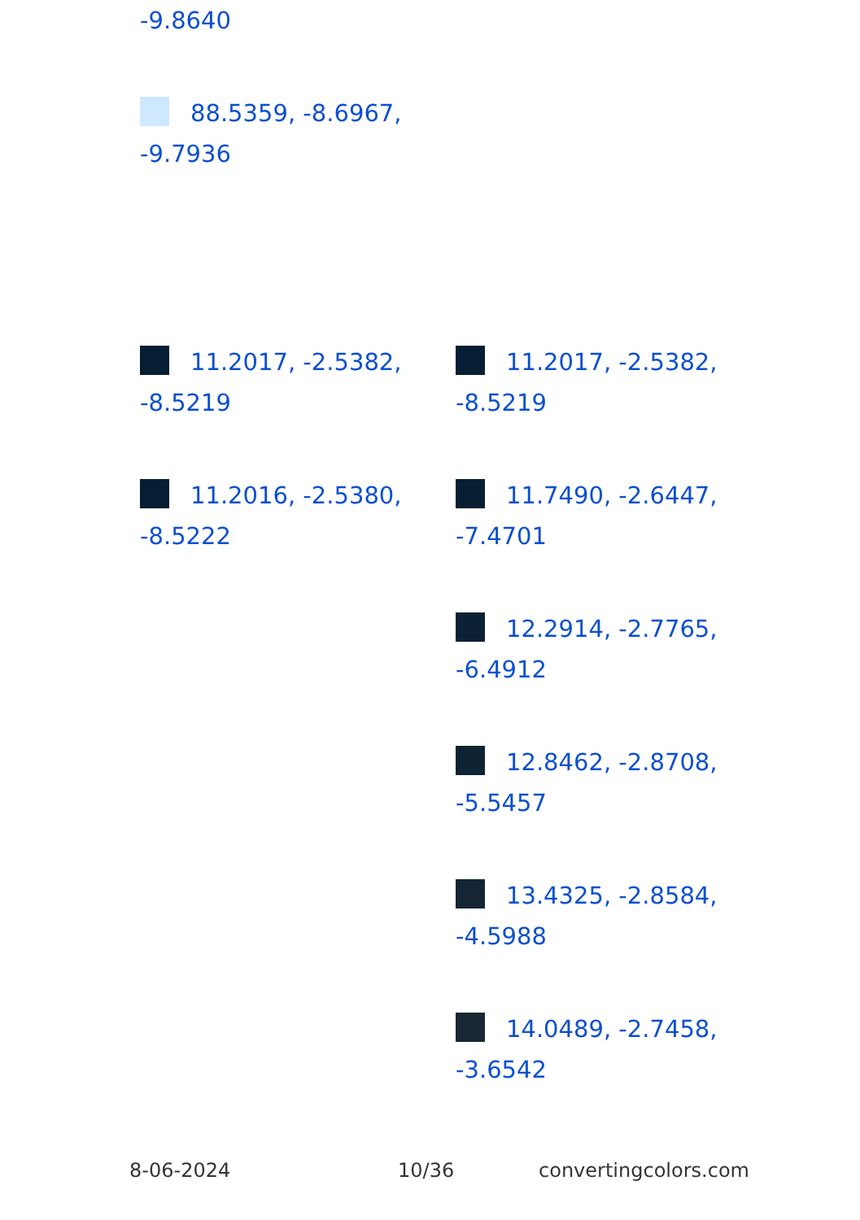-9.8640
88.5359, -8.6967, -9.7936
11.2017, -2.5382, -8.5219
11.2017, -2.5382, -8.5219
11.2016, -2.5380, -8.5222
11.7490, -2.6447, -7.4701
12.2914, -2.7765, -6.4912
12.8462, -2.8708, -5.5457
13.4325, -2.8584, -4.5988
14.0489, -2.7458, -3.6542
8-06-2024 10/36 convertingcolors.com